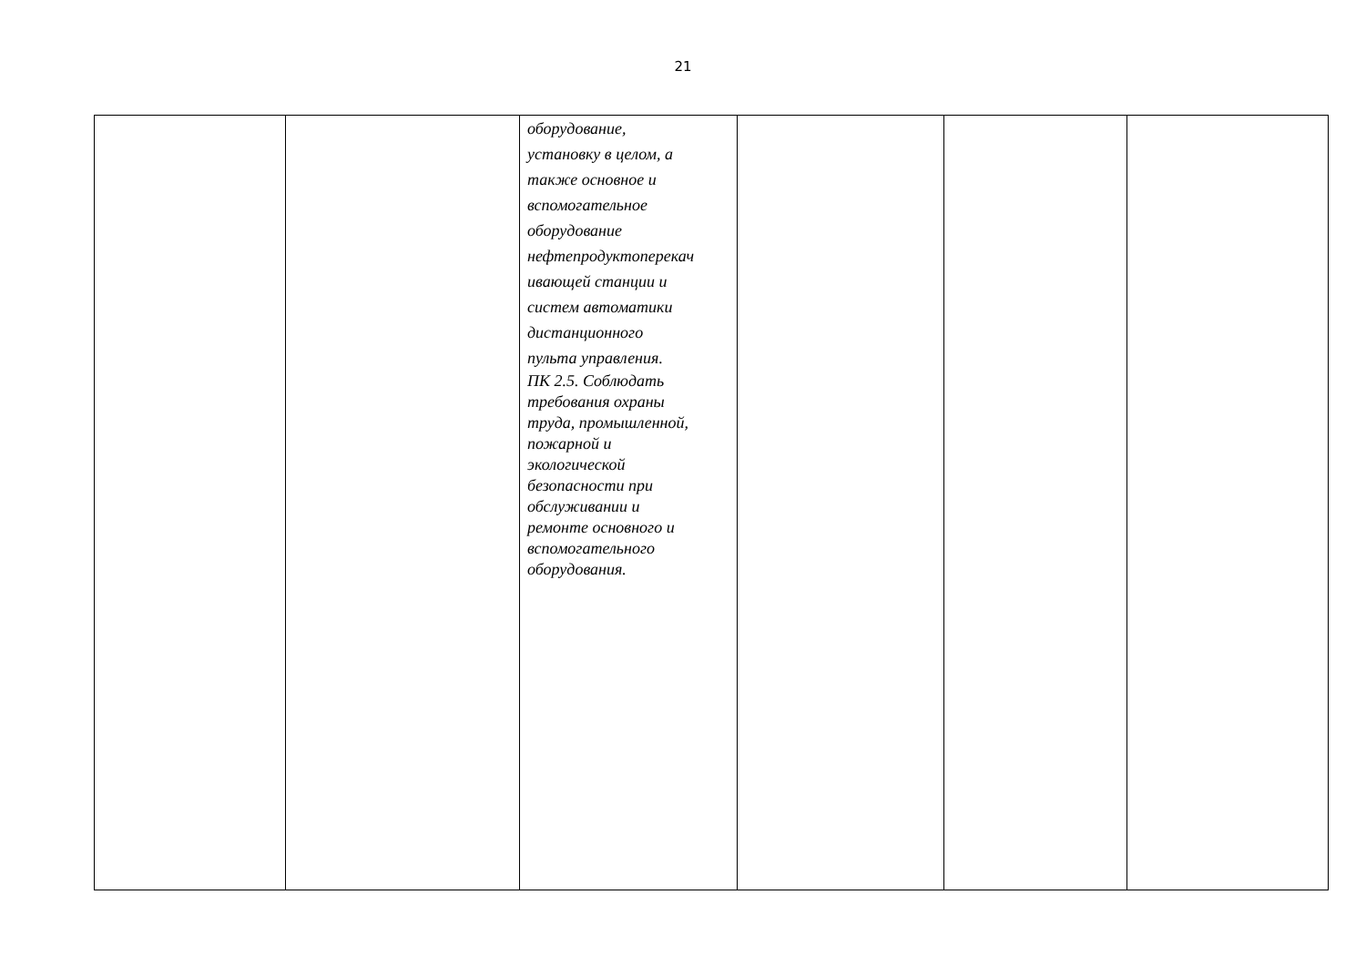21
| | | оборудование, установку в целом, а также основное и вспомогательное оборудование нефтепродуктоперекач ивающей станции и систем автоматики дистанционного пульта управления. ПК 2.5. Соблюдать требования охраны труда, промышленной, пожарной и экологической безопасности при обслуживании и ремонте основного и вспомогательного оборудования. | | | |